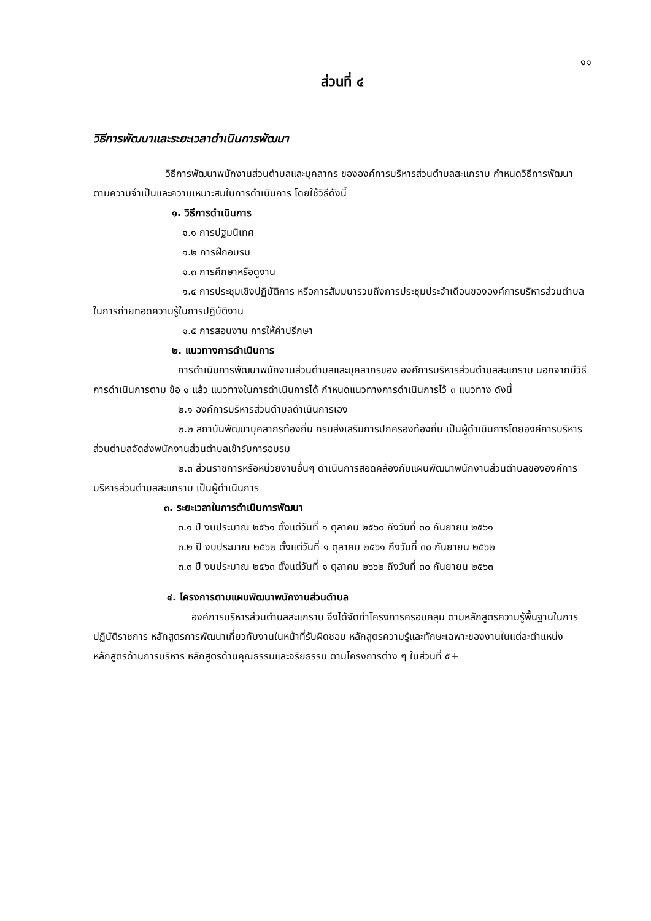๑๑
ส่วนที่ ๔
วิธีการพัฒนาและระยะเวลาดำเนินการพัฒนา
วิธีการพัฒนาพนักงานส่วนตำบลและบุคลากร ขององค์การบริหารส่วนตำบลสะแกราบ กำหนดวิธีการพัฒนา ตามความจำเป็นและความเหมาะสมในการดำเนินการ โดยใช้วิธีดังนี้
๑. วิธีการดำเนินการ
๑.๑ การปฐมนิเทศ
๑.๒ การฝึกอบรม
๑.๓ การศึกษาหรือดูงาน
๑.๔ การประชุมเชิงปฏิบัติการ หรือการสัมมนารวมถึงการประชุมประจำเดือนขององค์การบริหารส่วนตำบลในการถ่ายทอดความรู้ในการปฏิบัติงาน
๑.๕ การสอนงาน การให้คำปรึกษา
๒. แนวทางการดำเนินการ
การดำเนินการพัฒนาพนักงานส่วนตำบลและบุคลากรของ องค์การบริหารส่วนตำบลสะแกราบ นอกจากมีวิธีการดำเนินการตาม ข้อ ๑ แล้ว แนวทางในการดำเนินการได้ กำหนดแนวทางการดำเนินการไว้ ๓ แนวทาง ดังนี้
๒.๑ องค์การบริหารส่วนตำบลดำเนินการเอง
๒.๒ สถาบันพัฒนาบุคลากรท้องถิ่น กรมส่งเสริมการปกครองท้องถิ่น เป็นผู้ดำเนินการโดยองค์การบริหารส่วนตำบลจัดส่งพนักงานส่วนตำบลเข้ารับการอบรม
๒.๓ ส่วนราชการหรือหน่วยงานอื่นๆ ดำเนินการสอดคล้องกับแผนพัฒนาพนักงานส่วนตำบลขององค์การบริหารส่วนตำบลสะแกราบ เป็นผู้ดำเนินการ
๓. ระยะเวลาในการดำเนินการพัฒนา
๓.๑ ปี งบประมาณ ๒๕๖๑ ตั้งแต่วันที่ ๑ ตุลาคม ๒๕๖๐ ถึงวันที่ ๓๐ กันยายน ๒๕๖๑
๓.๒ ปี งบประมาณ ๒๕๖๒ ตั้งแต่วันที่ ๑ ตุลาคม ๒๕๖๑ ถึงวันที่ ๓๐ กันยายน ๒๕๖๒
๓.๓ ปี งบประมาณ ๒๕๖๓ ตั้งแต่วันที่ ๑ ตุลาคม ๒๖๖๒ ถึงวันที่ ๓๐ กันยายน ๒๕๖๓
๔. โครงการตามแผนพัฒนาพนักงานส่วนตำบล
องค์การบริหารส่วนตำบลสะแกราบ จึงได้จัดทำโครงการครอบคลุม ตามหลักสูตรความรู้พื้นฐานในการปฏิบัติราชการ หลักสูตรการพัฒนาเกี่ยวกับงานในหน้าที่รับผิดชอบ หลักสูตรความรู้และทักษะเฉพาะของงานในแต่ละตำแหน่ง หลักสูตรด้านการบริหาร หลักสูตรด้านคุณธรรมและจริยธรรม ตามโครงการต่าง ๆ ในส่วนที่ ๕+